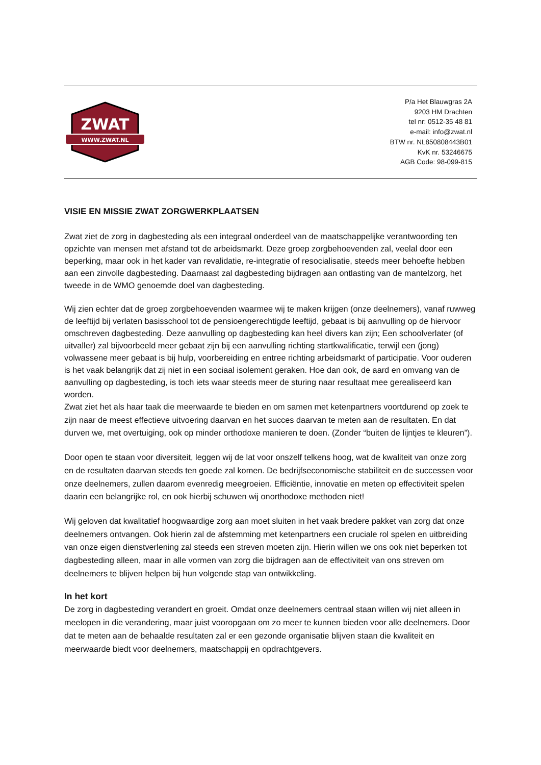ZWAT
WWW.ZWAT.NL
P/a Het Blauwgras 2A
9203 HM Drachten
tel nr: 0512-35 48 81
e-mail: info@zwat.nl
BTW nr. NL850808443B01
KvK nr. 53246675
AGB Code: 98-099-815
VISIE EN MISSIE ZWAT ZORGWERKPLAATSEN
Zwat ziet de zorg in dagbesteding als een integraal onderdeel van de maatschappelijke verantwoording ten opzichte van mensen met afstand tot de arbeidsmarkt. Deze groep zorgbehoevenden zal, veelal door een beperking, maar ook in het kader van revalidatie, re-integratie of resocialisatie, steeds meer behoefte hebben aan een zinvolle dagbesteding. Daarnaast zal dagbesteding bijdragen aan ontlasting van de mantelzorg, het tweede in de WMO genoemde doel van dagbesteding.
Wij zien echter dat de groep zorgbehoevenden waarmee wij te maken krijgen (onze deelnemers), vanaf ruwweg de leeftijd bij verlaten basisschool tot de pensioengerechtigde leeftijd, gebaat is bij aanvulling op de hiervoor omschreven dagbesteding. Deze aanvulling op dagbesteding kan heel divers kan zijn; Een schoolverlater (of uitvaller) zal bijvoorbeeld meer gebaat zijn bij een aanvulling richting startkwalificatie, terwijl een (jong) volwassene meer gebaat is bij hulp, voorbereiding en entree richting arbeidsmarkt of participatie. Voor ouderen is het vaak belangrijk dat zij niet in een sociaal isolement geraken. Hoe dan ook, de aard en omvang van de aanvulling op dagbesteding, is toch iets waar steeds meer de sturing naar resultaat mee gerealiseerd kan worden.
Zwat ziet het als haar taak die meerwaarde te bieden en om samen met ketenpartners voortdurend op zoek te zijn naar de meest effectieve uitvoering daarvan en het succes daarvan te meten aan de resultaten. En dat durven we, met overtuiging, ook op minder orthodoxe manieren te doen. (Zonder “buiten de lijntjes te kleuren”).
Door open te staan voor diversiteit, leggen wij de lat voor onszelf telkens hoog, wat de kwaliteit van onze zorg en de resultaten daarvan steeds ten goede zal komen. De bedrijfseconomische stabiliteit en de successen voor onze deelnemers, zullen daarom evenredig meegroeien. Efficiëntie, innovatie en meten op effectiviteit spelen daarin een belangrijke rol, en ook hierbij schuwen wij onorthodoxe methoden niet!
Wij geloven dat kwalitatief hoogwaardige zorg aan moet sluiten in het vaak bredere pakket van zorg dat onze deelnemers ontvangen. Ook hierin zal de afstemming met ketenpartners een cruciale rol spelen en uitbreiding van onze eigen dienstverlening zal steeds een streven moeten zijn. Hierin willen we ons ook niet beperken tot dagbesteding alleen, maar in alle vormen van zorg die bijdragen aan de effectiviteit van ons streven om deelnemers te blijven helpen bij hun volgende stap van ontwikkeling.
In het kort
De zorg in dagbesteding verandert en groeit. Omdat onze deelnemers centraal staan willen wij niet alleen in meelopen in die verandering, maar juist vooropgaan om zo meer te kunnen bieden voor alle deelnemers. Door dat te meten aan de behaalde resultaten zal er een gezonde organisatie blijven staan die kwaliteit en meerwaarde biedt voor deelnemers, maatschappij en opdrachtgevers.